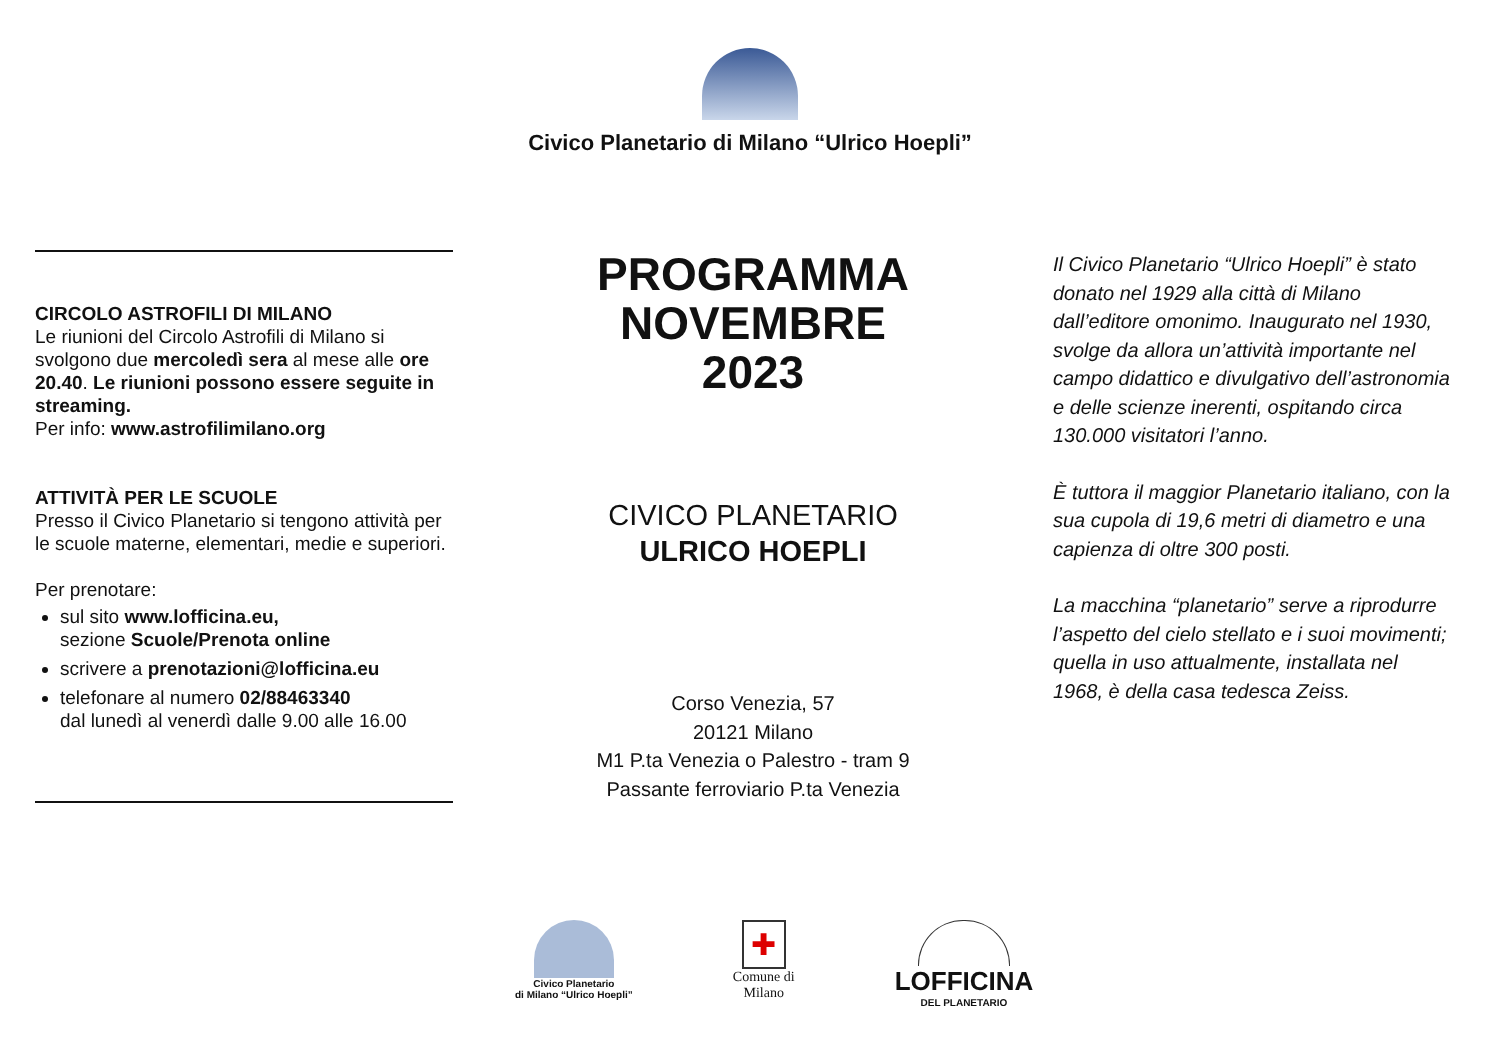Civico Planetario di Milano “Ulrico Hoepli”
CIRCOLO ASTROFILI DI MILANO
Le riunioni del Circolo Astrofili di Milano si svolgono due mercoledì sera al mese alle ore 20.40. Le riunioni possono essere seguite in streaming.
Per info: www.astrofilimilano.org
ATTIVITÀ PER LE SCUOLE
Presso il Civico Planetario si tengono attività per le scuole materne, elementari, medie e superiori.
Per prenotare:
sul sito www.lofficina.eu,
sezione Scuole/Prenota online
scrivere a prenotazioni@lofficina.eu
telefonare al numero 02/88463340
dal lunedì al venerdì dalle 9.00 alle 16.00
PROGRAMMA
NOVEMBRE
2023
CIVICO PLANETARIO
ULRICO HOEPLI
Corso Venezia, 57
20121 Milano
M1 P.ta Venezia o Palestro - tram 9
Passante ferroviario P.ta Venezia
Il Civico Planetario “Ulrico Hoepli” è stato donato nel 1929 alla città di Milano dall’editore omonimo. Inaugurato nel 1930, svolge da allora un’attività importante nel campo didattico e divulgativo dell’astronomia e delle scienze inerenti, ospitando circa 130.000 visitatori l’anno.
È tuttora il maggior Planetario italiano, con la sua cupola di 19,6 metri di diametro e una capienza di oltre 300 posti.
La macchina “planetario” serve a riprodurre l’aspetto del cielo stellato e i suoi movimenti; quella in uso attualmente, installata nel 1968, è della casa tedesca Zeiss.
Civico Planetario
di Milano “Ulrico Hoepli”
✚
Comune di
Milano
LOFFICINA
DEL PLANETARIO